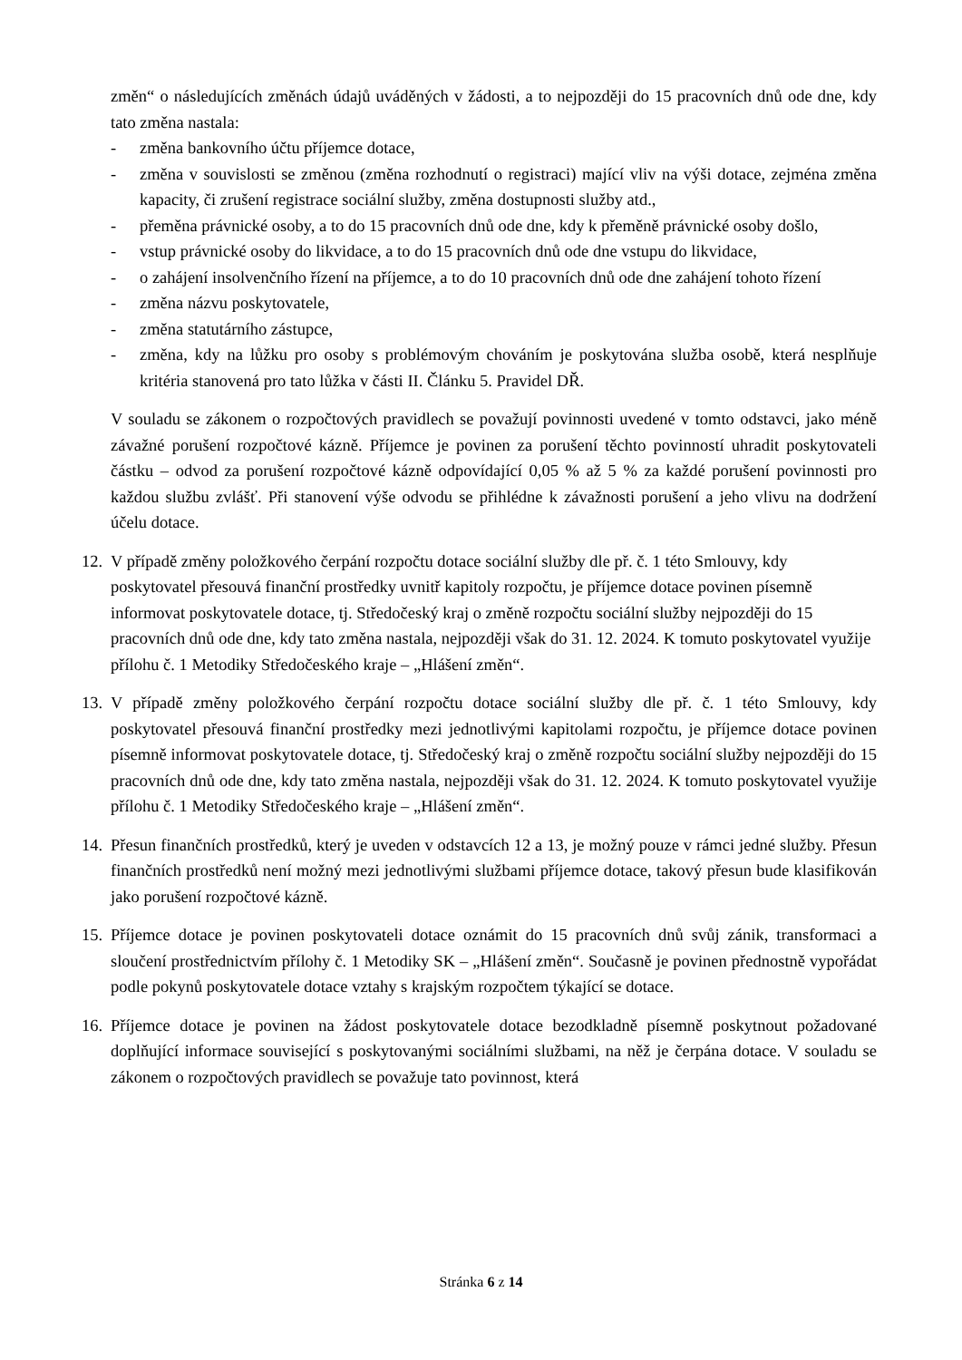změn“ o následujících změnách údajů uváděných v žádosti, a to nejpozději do 15 pracovních dnů ode dne, kdy tato změna nastala:
- změna bankovního účtu příjemce dotace,
- změna v souvislosti se změnou (změna rozhodnutí o registraci) mající vliv na výši dotace, zejména změna kapacity, či zrušení registrace sociální služby, změna dostupnosti služby atd.,
- přeměna právnické osoby, a to do 15 pracovních dnů ode dne, kdy k přeměně právnické osoby došlo,
- vstup právnické osoby do likvidace, a to do 15 pracovních dnů ode dne vstupu do likvidace,
- o zahájení insolvenčního řízení na příjemce, a to do 10 pracovních dnů ode dne zahájení tohoto řízení
- změna názvu poskytovatele,
- změna statutárního zástupce,
- změna, kdy na lůžku pro osoby s problémovým chováním je poskytována služba osobě, která nesplňuje kritéria stanovená pro tato lůžka v části II. Článku 5. Pravidel DŘ.
V souladu se zákonem o rozpočtových pravidlech se považují povinnosti uvedené v tomto odstavci, jako méně závažné porušení rozpočtové kázně. Příjemce je povinen za porušení těchto povinností uhradit poskytovateli částku – odvod za porušení rozpočtové kázně odpovídající 0,05 % až 5 % za každé porušení povinnosti pro každou službu zvlášť. Při stanovení výše odvodu se přihlédne k závažnosti porušení a jeho vlivu na dodržení účelu dotace.
12. V případě změny položkového čerpání rozpočtu dotace sociální služby dle př. č. 1 této Smlouvy, kdy poskytovatel přesouvá finanční prostředky uvnitř kapitoly rozpočtu, je příjemce dotace povinen písemně informovat poskytovatele dotace, tj. Středočeský kraj o změně rozpočtu sociální služby nejpozději do 15 pracovních dnů ode dne, kdy tato změna nastala, nejpozději však do 31. 12. 2024. K tomuto poskytovatel využije přílohu č. 1 Metodiky Středočeského kraje – „Hlášení změn“.
13. V případě změny položkového čerpání rozpočtu dotace sociální služby dle př. č. 1 této Smlouvy, kdy poskytovatel přesouvá finanční prostředky mezi jednotlivými kapitolami rozpočtu, je příjemce dotace povinen písemně informovat poskytovatele dotace, tj. Středočeský kraj o změně rozpočtu sociální služby nejpozději do 15 pracovních dnů ode dne, kdy tato změna nastala, nejpozději však do 31. 12. 2024. K tomuto poskytovatel využije přílohu č. 1 Metodiky Středočeského kraje – „Hlášení změn“.
14. Přesun finančních prostředků, který je uveden v odstavcích 12 a 13, je možný pouze v rámci jedné služby. Přesun finančních prostředků není možný mezi jednotlivými službami příjemce dotace, takový přesun bude klasifikován jako porušení rozpočtové kázně.
15. Příjemce dotace je povinen poskytovateli dotace oznámit do 15 pracovních dnů svůj zánik, transformaci a sloučení prostřednictvím přílohy č. 1 Metodiky SK – „Hlášení změn“. Současně je povinen přednostně vypořádat podle pokynů poskytovatele dotace vztahy s krajským rozpočtem týkající se dotace.
16. Příjemce dotace je povinen na žádost poskytovatele dotace bezodkladně písemně poskytnout požadované doplňující informace související s poskytovanými sociálními službami, na něž je čerpána dotace. V souladu se zákonem o rozpočtových pravidlech se považuje tato povinnost, která
Stránka 6 z 14